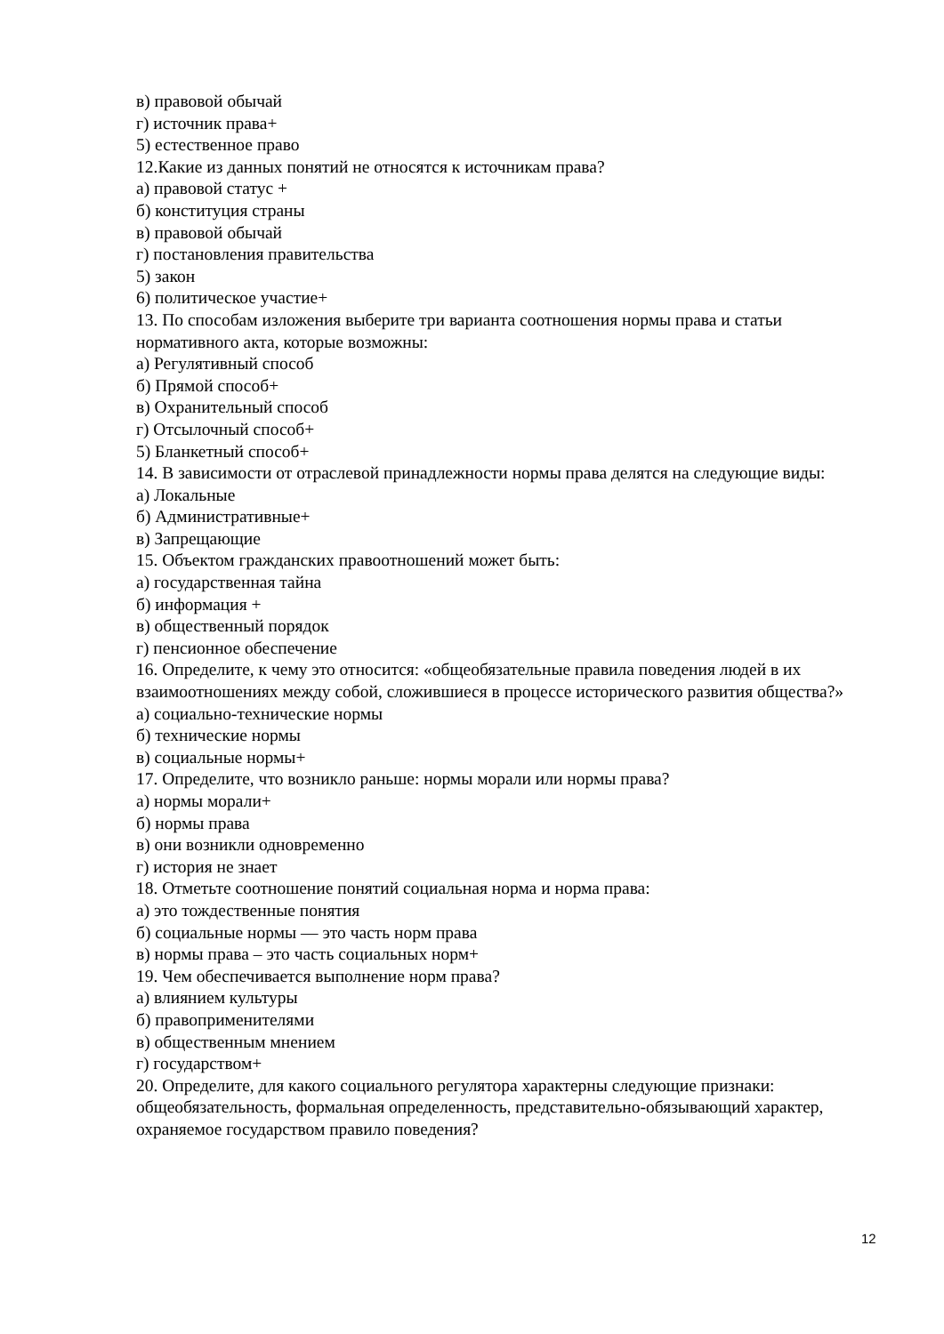в) правовой обычай
г) источник права+
5) естественное право
12.Какие из данных понятий не относятся к источникам права?
а) правовой статус +
б) конституция страны
в) правовой обычай
г) постановления правительства
5) закон
6) политическое участие+
13. По способам изложения выберите три варианта соотношения нормы права и статьи нормативного акта, которые возможны:
а) Регулятивный способ
б) Прямой способ+
в) Охранительный способ
г) Отсылочный способ+
5) Бланкетный способ+
14. В зависимости от отраслевой принадлежности нормы права делятся на следующие виды:
а) Локальные
б) Административные+
в) Запрещающие
15. Объектом гражданских правоотношений может быть:
а) государственная тайна
б) информация +
в) общественный порядок
г) пенсионное обеспечение
16. Определите, к чему это относится: «общеобязательные правила поведения людей в их взаимоотношениях между собой, сложившиеся в процессе исторического развития общества?»
а) социально-технические нормы
б) технические нормы
в) социальные нормы+
17. Определите, что возникло раньше: нормы морали или нормы права?
а) нормы морали+
б) нормы права
в) они возникли одновременно
г) история не знает
18. Отметьте соотношение понятий социальная норма и норма права:
а) это тождественные понятия
б) социальные нормы — это часть норм права
в) нормы права – это часть социальных норм+
19. Чем обеспечивается выполнение норм права?
а) влиянием культуры
б) правоприменителями
в) общественным мнением
г) государством+
20. Определите, для какого социального регулятора характерны следующие признаки: общеобязательность, формальная определенность, представительно-обязывающий характер, охраняемое государством правило поведения?
12